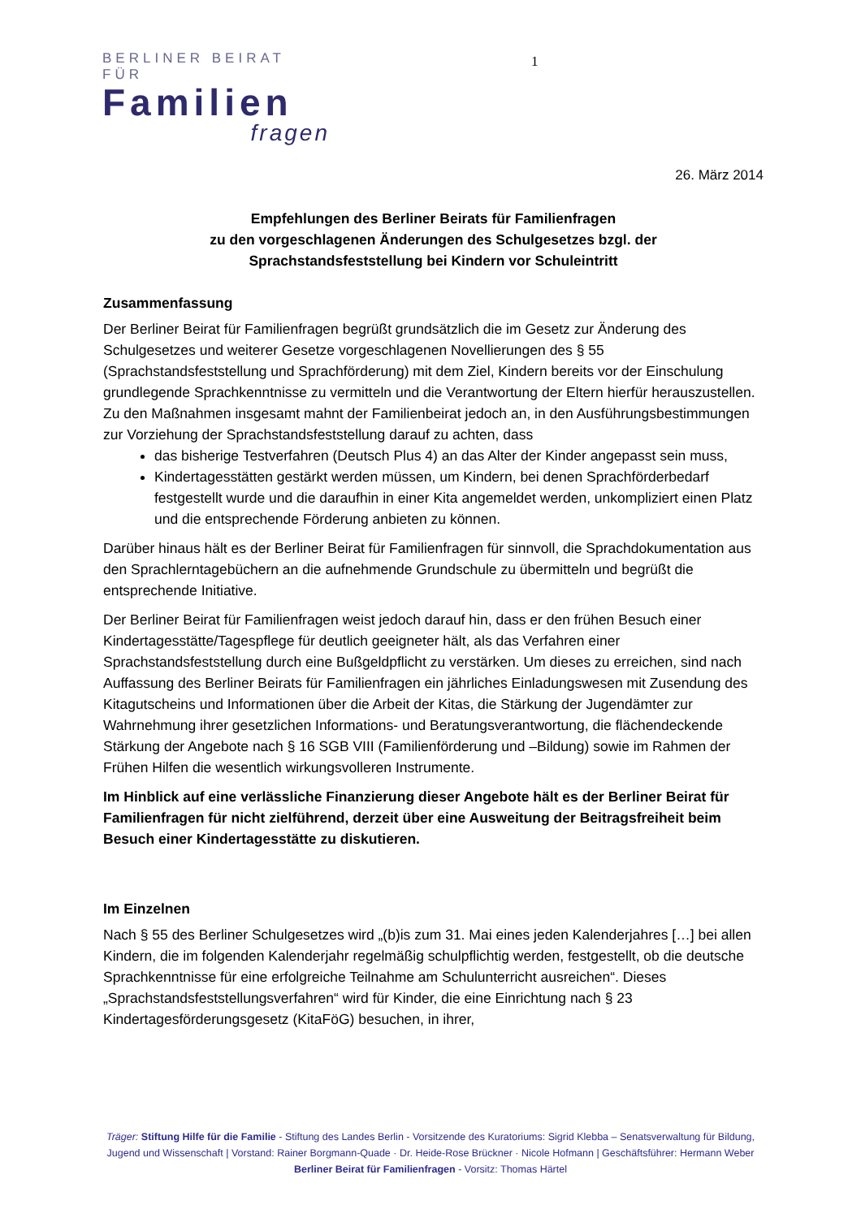BERLINER BEIRAT FÜR
Familien
fragen
1
26. März 2014
Empfehlungen des Berliner Beirats für Familienfragen
zu den vorgeschlagenen Änderungen des Schulgesetzes bzgl. der
Sprachstandsfeststellung bei Kindern vor Schuleintritt
Zusammenfassung
Der Berliner Beirat für Familienfragen begrüßt grundsätzlich die im Gesetz zur Änderung des Schulgesetzes und weiterer Gesetze vorgeschlagenen Novellierungen des § 55 (Sprachstandsfeststellung und Sprachförderung) mit dem Ziel, Kindern bereits vor der Einschulung grundlegende Sprachkenntnisse zu vermitteln und die Verantwortung der Eltern hierfür herauszustellen. Zu den Maßnahmen insgesamt mahnt der Familienbeirat jedoch an, in den Ausführungsbestimmungen zur Vorziehung der Sprachstandsfeststellung darauf zu achten, dass
das bisherige Testverfahren (Deutsch Plus 4) an das Alter der Kinder angepasst sein muss,
Kindertagesstätten gestärkt werden müssen, um Kindern, bei denen Sprachförderbedarf festgestellt wurde und die daraufhin in einer Kita angemeldet werden, unkompliziert einen Platz und die entsprechende Förderung anbieten zu können.
Darüber hinaus hält es der Berliner Beirat für Familienfragen für sinnvoll, die Sprachdokumentation aus den Sprachlerntagebüchern an die aufnehmende Grundschule zu übermitteln und begrüßt die entsprechende Initiative.
Der Berliner Beirat für Familienfragen weist jedoch darauf hin, dass er den frühen Besuch einer Kindertagesstätte/Tagespflege für deutlich geeigneter hält, als das Verfahren einer Sprachstandsfeststellung durch eine Bußgeldpflicht zu verstärken. Um dieses zu erreichen, sind nach Auffassung des Berliner Beirats für Familienfragen ein jährliches Einladungswesen mit Zusendung des Kitagutscheins und Informationen über die Arbeit der Kitas, die Stärkung der Jugendämter zur Wahrnehmung ihrer gesetzlichen Informations- und Beratungsverantwortung, die flächendeckende Stärkung der Angebote nach § 16 SGB VIII (Familienförderung und –Bildung) sowie im Rahmen der Frühen Hilfen die wesentlich wirkungsvolleren Instrumente.
Im Hinblick auf eine verlässliche Finanzierung dieser Angebote hält es der Berliner Beirat für Familienfragen für nicht zielführend, derzeit über eine Ausweitung der Beitragsfreiheit beim Besuch einer Kindertagesstätte zu diskutieren.
Im Einzelnen
Nach § 55 des Berliner Schulgesetzes wird „(b)is zum 31. Mai eines jeden Kalenderjahres […] bei allen Kindern, die im folgenden Kalenderjahr regelmäßig schulpflichtig werden, festgestellt, ob die deutsche Sprachkenntnisse für eine erfolgreiche Teilnahme am Schulunterricht ausreichen“. Dieses „Sprachstandsfeststellungsverfahren“ wird für Kinder, die eine Einrichtung nach § 23 Kindertagesförderungsgesetz (KitaFöG) besuchen, in ihrer,
Träger: Stiftung Hilfe für die Familie - Stiftung des Landes Berlin - Vorsitzende des Kuratoriums: Sigrid Klebba – Senatsverwaltung für Bildung,
Jugend und Wissenschaft | Vorstand: Rainer Borgmann-Quade · Dr. Heide-Rose Brückner · Nicole Hofmann | Geschäftsführer: Hermann Weber
Berliner Beirat für Familienfragen - Vorsitz: Thomas Härtel